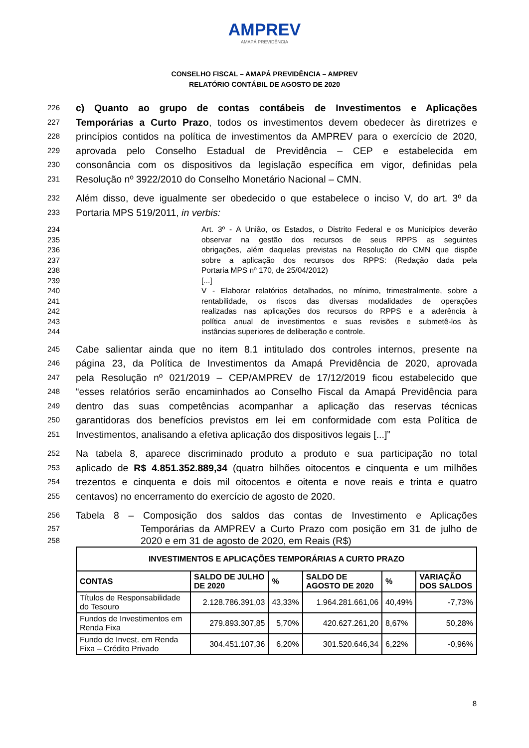AMPREV
AMAPÁ PREVIDÊNCIA
CONSELHO FISCAL – AMAPÁ PREVIDÊNCIA – AMPREV
RELATÓRIO CONTÁBIL DE AGOSTO DE 2020
226 c) Quanto ao grupo de contas contábeis de Investimentos e Aplicações
227 Temporárias a Curto Prazo, todos os investimentos devem obedecer às diretrizes e
228 princípios contidos na política de investimentos da AMPREV para o exercício de 2020,
229 aprovada pelo Conselho Estadual de Previdência – CEP e estabelecida em
230 consonância com os dispositivos da legislação específica em vigor, definidas pela
231 Resolução nº 3922/2010 do Conselho Monetário Nacional – CMN.
232 Além disso, deve igualmente ser obedecido o que estabelece o inciso V, do art. 3º da
233 Portaria MPS 519/2011, in verbis:
234 Art. 3º - A União, os Estados, o Distrito Federal e os Municípios deverão
235 observar na gestão dos recursos de seus RPPS as seguintes
236 obrigações, além daquelas previstas na Resolução do CMN que dispõe
237 sobre a aplicação dos recursos dos RPPS: (Redação dada pela
238 Portaria MPS nº 170, de 25/04/2012)
239 [...]
240 V - Elaborar relatórios detalhados, no mínimo, trimestralmente, sobre a
241 rentabilidade, os riscos das diversas modalidades de operações
242 realizadas nas aplicações dos recursos do RPPS e a aderência à
243 política anual de investimentos e suas revisões e submetê-los às
244 instâncias superiores de deliberação e controle.
245 Cabe salientar ainda que no item 8.1 intitulado dos controles internos, presente na
246 página 23, da Política de Investimentos da Amapá Previdência de 2020, aprovada
247 pela Resolução nº 021/2019 – CEP/AMPREV de 17/12/2019 ficou estabelecido que
248 “esses relatórios serão encaminhados ao Conselho Fiscal da Amapá Previdência para
249 dentro das suas competências acompanhar a aplicação das reservas técnicas
250 garantidoras dos benefícios previstos em lei em conformidade com esta Política de
251 Investimentos, analisando a efetiva aplicação dos dispositivos legais [...]”
252 Na tabela 8, aparece discriminado produto a produto e sua participação no total
253 aplicado de R$ 4.851.352.889,34 (quatro bilhões oitocentos e cinquenta e um milhões
254 trezentos e cinquenta e dois mil oitocentos e oitenta e nove reais e trinta e quatro
255 centavos) no encerramento do exercício de agosto de 2020.
256 Tabela 8 – Composição dos saldos das contas de Investimento e Aplicações
257 Temporárias da AMPREV a Curto Prazo com posição em 31 de julho de
258 2020 e em 31 de agosto de 2020, em Reais (R$)
| INVESTIMENTOS E APLICAÇÕES TEMPORÁRIAS A CURTO PRAZO | | | | | |
| --- | --- | --- | --- | --- | --- |
| CONTAS | SALDO DE JULHO DE 2020 | % | SALDO DE AGOSTO DE 2020 | % | VARIAÇÃO DOS SALDOS |
| Títulos de Responsabilidade do Tesouro | 2.128.786.391,03 | 43,33% | 1.964.281.661,06 | 40,49% | -7,73% |
| Fundos de Investimentos em Renda Fixa | 279.893.307,85 | 5,70% | 420.627.261,20 | 8,67% | 50,28% |
| Fundo de Invest. em Renda Fixa – Crédito Privado | 304.451.107,36 | 6,20% | 301.520.646,34 | 6,22% | -0,96% |
8